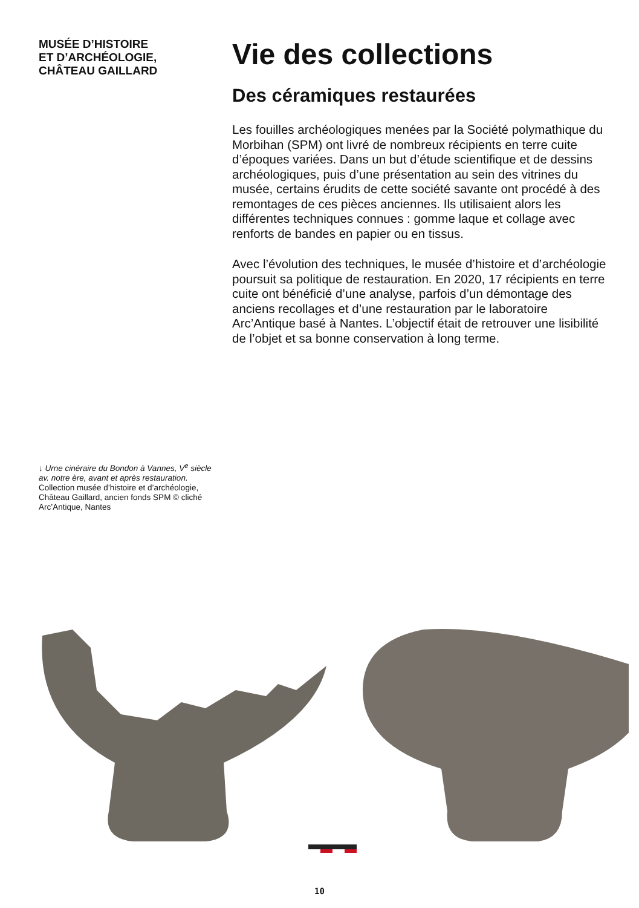MUSÉE D’HISTOIRE
ET D’ARCHÉOLOGIE,
CHÂTEAU GAILLARD
Vie des collections
Des céramiques restaurées
Les fouilles archéologiques menées par la Société polymathique du Morbihan (SPM) ont livré de nombreux récipients en terre cuite d’époques variées. Dans un but d’étude scientifique et de dessins archéologiques, puis d’une présentation au sein des vitrines du musée, certains érudits de cette société savante ont procédé à des remontages de ces pièces anciennes. Ils utilisaient alors les différentes techniques connues : gomme laque et collage avec renforts de bandes en papier ou en tissus.
Avec l’évolution des techniques, le musée d’histoire et d’archéologie poursuit sa politique de restauration. En 2020, 17 récipients en terre cuite ont bénéficié d’une analyse, parfois d’un démontage des anciens recollages et d’une restauration par le laboratoire Arc’Antique basé à Nantes. L’objectif était de retrouver une lisibilité de l’objet et sa bonne conservation à long terme.
↓ Urne cinéraire du Bondon à Vannes, V<sup>e</sup> siècle av. notre ère, avant et après restauration. Collection musée d’histoire et d’archéologie, Château Gaillard, ancien fonds SPM © cliché Arc’Antique, Nantes
10